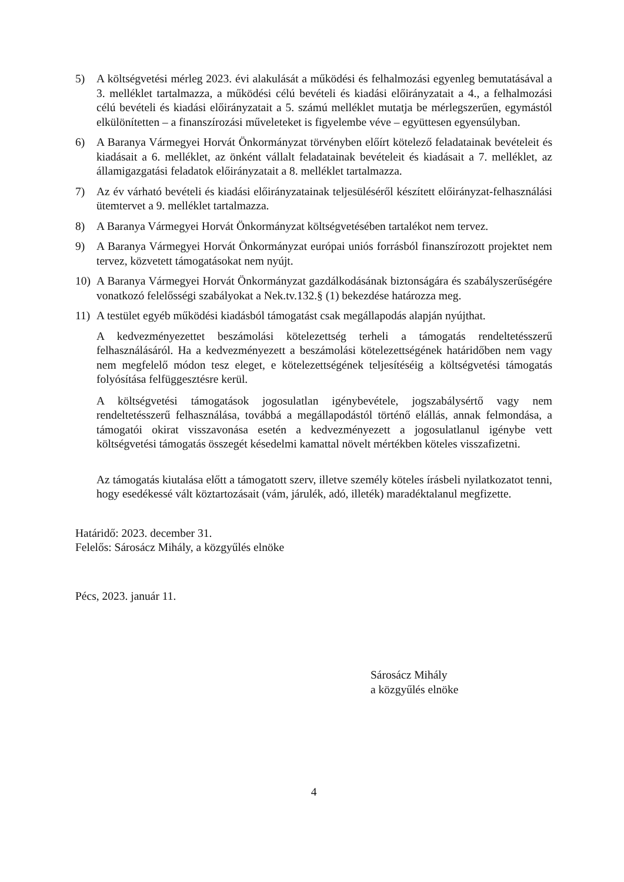5) A költségvetési mérleg 2023. évi alakulását a működési és felhalmozási egyenleg bemutatásával a 3. melléklet tartalmazza, a működési célú bevételi és kiadási előirányzatait a 4., a felhalmozási célú bevételi és kiadási előirányzatait a 5. számú melléklet mutatja be mérlegszerűen, egymástól elkülönítetten – a finanszírozási műveleteket is figyelembe véve – együttesen egyensúlyban.
6) A Baranya Vármegyei Horvát Önkormányzat törvényben előírt kötelező feladatainak bevételeit és kiadásait a 6. melléklet, az önként vállalt feladatainak bevételeit és kiadásait a 7. melléklet, az államigazgatási feladatok előirányzatait a 8. melléklet tartalmazza.
7) Az év várható bevételi és kiadási előirányzatainak teljesüléséről készített előirányzat-felhasználási ütemtervet a 9. melléklet tartalmazza.
8) A Baranya Vármegyei Horvát Önkormányzat költségvetésében tartalékot nem tervez.
9) A Baranya Vármegyei Horvát Önkormányzat európai uniós forrásból finanszírozott projektet nem tervez, közvetett támogatásokat nem nyújt.
10) A Baranya Vármegyei Horvát Önkormányzat gazdálkodásának biztonságára és szabályszerűségére vonatkozó felelősségi szabályokat a Nek.tv.132.§ (1) bekezdése határozza meg.
11) A testület egyéb működési kiadásból támogatást csak megállapodás alapján nyújthat.
A kedvezményezettet beszámolási kötelezettség terheli a támogatás rendeltetésszerű felhasználásáról. Ha a kedvezményezett a beszámolási kötelezettségének határidőben nem vagy nem megfelelő módon tesz eleget, e kötelezettségének teljesítéséig a költségvetési támogatás folyósítása felfüggesztésre kerül.
A költségvetési támogatások jogosulatlan igénybevétele, jogszabálysértő vagy nem rendeltetésszerű felhasználása, továbbá a megállapodástól történő elállás, annak felmondása, a támogatói okirat visszavonása esetén a kedvezményezett a jogosulatlanul igénybe vett költségvetési támogatás összegét késedelmi kamattal növelt mértékben köteles visszafizetni.
Az támogatás kiutalása előtt a támogatott szerv, illetve személy köteles írásbeli nyilatkozatot tenni, hogy esedékessé vált köztartozásait (vám, járulék, adó, illeték) maradéktalanul megfizette.
Határidő: 2023. december 31.
Felelős: Sárosácz Mihály, a közgyűlés elnöke
Pécs, 2023. január 11.
Sárosácz Mihály
a közgyűlés elnöke
4